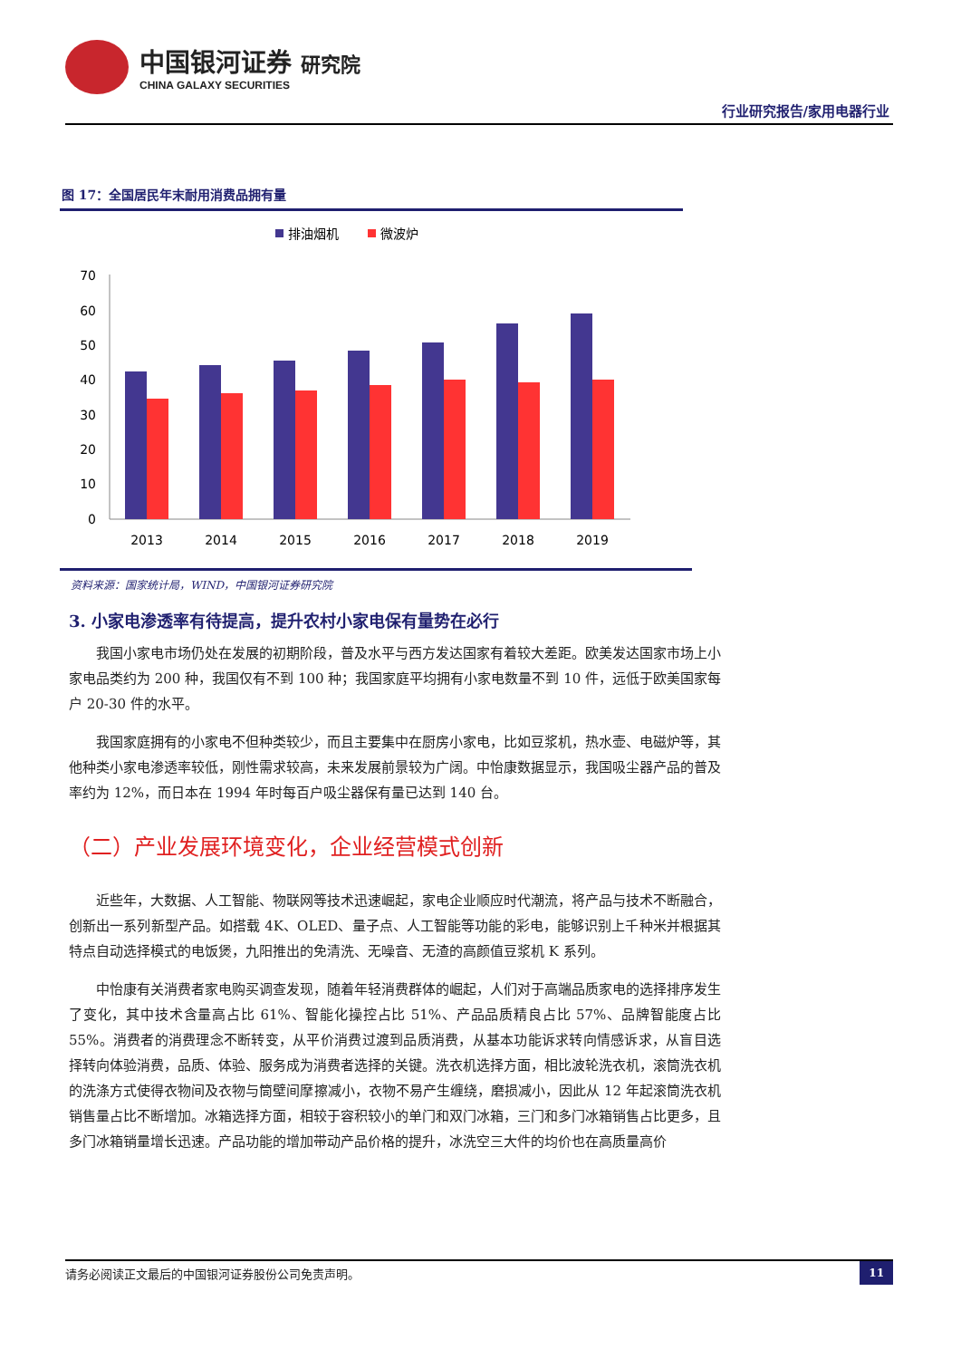中国银河证券 研究院
CHINA GALAXY SECURITIES
行业研究报告/家用电器行业
图 17：全国居民年末耐用消费品拥有量
排油烟机
微波炉
0
10
20
30
40
50
60
70
2013
2014
2015
2016
2017
2018
2019
资料来源：国家统计局，WIND，中国银河证券研究院
3. 小家电渗透率有待提高，提升农村小家电保有量势在必行
我国小家电市场仍处在发展的初期阶段，普及水平与西方发达国家有着较大差距。欧美发达国家市场上小家电品类约为 200 种，我国仅有不到 100 种；我国家庭平均拥有小家电数量不到 10 件，远低于欧美国家每户 20-30 件的水平。
我国家庭拥有的小家电不但种类较少，而且主要集中在厨房小家电，比如豆浆机，热水壶、电磁炉等，其他种类小家电渗透率较低，刚性需求较高，未来发展前景较为广阔。中怡康数据显示，我国吸尘器产品的普及率约为 12%，而日本在 1994 年时每百户吸尘器保有量已达到 140 台。
（二）产业发展环境变化，企业经营模式创新
近些年，大数据、人工智能、物联网等技术迅速崛起，家电企业顺应时代潮流，将产品与技术不断融合，创新出一系列新型产品。如搭载 4K、OLED、量子点、人工智能等功能的彩电，能够识别上千种米并根据其特点自动选择模式的电饭煲，九阳推出的免清洗、无噪音、无渣的高颜值豆浆机 K 系列。
中怡康有关消费者家电购买调查发现，随着年轻消费群体的崛起，人们对于高端品质家电的选择排序发生了变化，其中技术含量高占比 61%、智能化操控占比 51%、产品品质精良占比 57%、品牌智能度占比 55%。消费者的消费理念不断转变，从平价消费过渡到品质消费，从基本功能诉求转向情感诉求，从盲目选择转向体验消费，品质、体验、服务成为消费者选择的关键。洗衣机选择方面，相比波轮洗衣机，滚筒洗衣机的洗涤方式使得衣物间及衣物与筒壁间摩擦减小，衣物不易产生缠绕，磨损减小，因此从 12 年起滚筒洗衣机销售量占比不断增加。冰箱选择方面，相较于容积较小的单门和双门冰箱，三门和多门冰箱销售占比更多，且多门冰箱销量增长迅速。产品功能的增加带动产品价格的提升，冰洗空三大件的均价也在高质量高价
请务必阅读正文最后的中国银河证券股份公司免责声明。 11